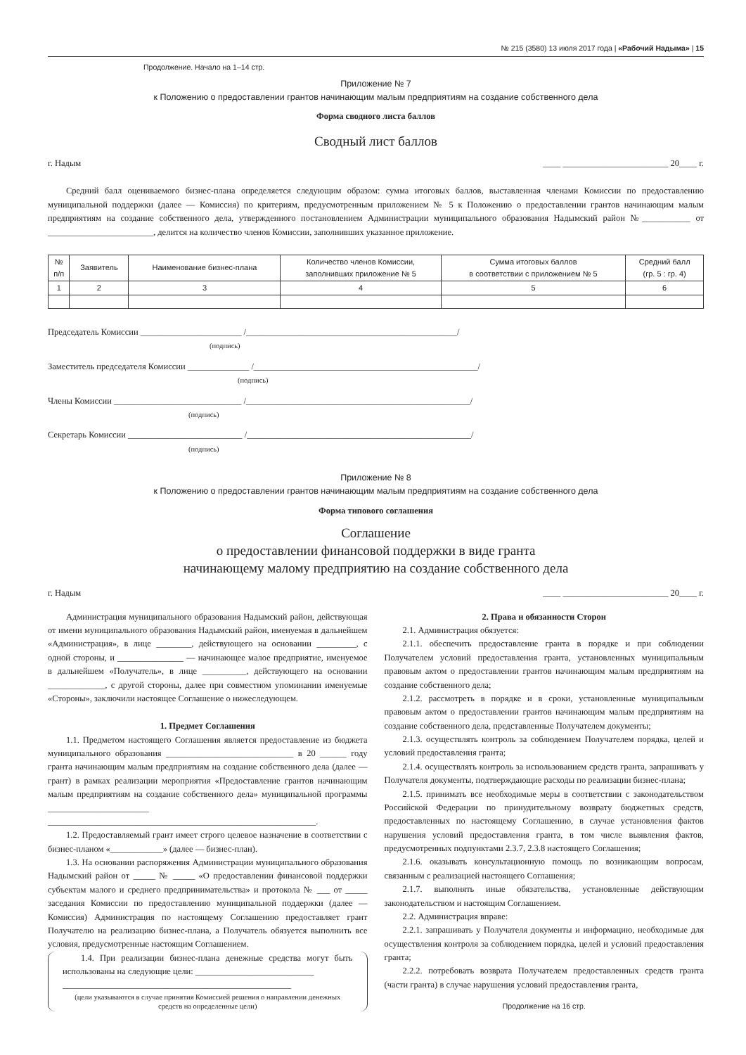№ 215 (3580) 13 июля 2017 года | «Рабочий Надыма» | 15
Продолжение. Начало на 1–14 стр.
Приложение № 7
к Положению о предоставлении грантов начинающим малым предприятиям на создание собственного дела
Форма сводного листа баллов
Сводный лист баллов
г. Надым ____ ________________________ 20____ г.
Средний балл оцениваемого бизнес-плана определяется следующим образом: сумма итоговых баллов, выставленная членами Комиссии по предоставлению муниципальной поддержки (далее — Комиссия) по критериям, предусмотренным приложением № 5 к Положению о предоставлении грантов начинающим малым предприятиям на создание собственного дела, утвержденного постановлением Администрации муниципального образования Надымский район №___________ от ________________________, делится на количество членов Комиссии, заполнивших указанное приложение.
| № п/п | Заявитель | Наименование бизнес-плана | Количество членов Комиссии, заполнивших приложение № 5 | Сумма итоговых баллов в соответствии с приложением № 5 | Средний балл (гр. 5 : гр. 4) |
| --- | --- | --- | --- | --- | --- |
| 1 | 2 | 3 | 4 | 5 | 6 |
Председатель Комиссии _______________________ /________________________________________________/
(подпись)
Заместитель председателя Комиссии ______________ /___________________________________________________/
(подпись)
Члены Комиссии _____________________________ /___________________________________________________/
(подпись)
Секретарь Комиссии __________________________ /___________________________________________________/
(подпись)
Приложение № 8
к Положению о предоставлении грантов начинающим малым предприятиям на создание собственного дела
Форма типового соглашения
Соглашение
о предоставлении финансовой поддержки в виде гранта
начинающему малому предприятию на создание собственного дела
г. Надым ____ ________________________ 20____ г.
Администрация муниципального образования Надымский район, действующая от имени муниципального образования Надымский район, именуемая в дальнейшем «Администрация», в лице ________, действующего на основании _________, с одной стороны, и _______________ — начинающее малое предприятие, именуемое в дальнейшем «Получатель», в лице __________, действующего на основании _____________, с другой стороны, далее при совместном упоминании именуемые «Стороны», заключили настоящее Соглашение о нижеследующем.
1. Предмет Соглашения
1.1. Предметом настоящего Соглашения является предоставление из бюджета муниципального образования _____________________________ в 20 ______ году гранта начинающим малым предприятиям на создание собственного дела (далее — грант) в рамках реализации мероприятия «Предоставление грантов начинающим малым предприятиям на создание собственного дела» муниципальной программы _______________________ _____________________________________________________________.
1.2. Предоставляемый грант имеет строго целевое назначение в соответствии с бизнес-планом «____________» (далее — бизнес-план).
1.3. На основании распоряжения Администрации муниципального образования Надымский район от _____ № _____ «О предоставлении финансовой поддержки субъектам малого и среднего предпринимательства» и протокола № ___ от _____ заседания Комиссии по предоставлению муниципальной поддержки (далее — Комиссия) Администрация по настоящему Соглашению предоставляет грант Получателю на реализацию бизнес-плана, а Получатель обязуется выполнить все условия, предусмотренные настоящим Соглашением.
1.4. При реализации бизнес-плана денежные средства могут быть использованы на следующие цели: ___________________________
____________________________________________________
(цели указываются в случае принятия Комиссией решения о направлении денежных средств на определенные цели)
2. Права и обязанности Сторон
2.1. Администрация обязуется:
2.1.1. обеспечить предоставление гранта в порядке и при соблюдении Получателем условий предоставления гранта, установленных муниципальным правовым актом о предоставлении грантов начинающим малым предприятиям на создание собственного дела;
2.1.2. рассмотреть в порядке и в сроки, установленные муниципальным правовым актом о предоставлении грантов начинающим малым предприятиям на создание собственного дела, представленные Получателем документы;
2.1.3. осуществлять контроль за соблюдением Получателем порядка, целей и условий предоставления гранта;
2.1.4. осуществлять контроль за использованием средств гранта, запрашивать у Получателя документы, подтверждающие расходы по реализации бизнес-плана;
2.1.5. принимать все необходимые меры в соответствии с законодательством Российской Федерации по принудительному возврату бюджетных средств, предоставленных по настоящему Соглашению, в случае установления фактов нарушения условий предоставления гранта, в том числе выявления фактов, предусмотренных подпунктами 2.3.7, 2.3.8 настоящего Соглашения;
2.1.6. оказывать консультационную помощь по возникающим вопросам, связанным с реализацией настоящего Соглашения;
2.1.7. выполнять иные обязательства, установленные действующим законодательством и настоящим Соглашением.
2.2. Администрация вправе:
2.2.1. запрашивать у Получателя документы и информацию, необходимые для осуществления контроля за соблюдением порядка, целей и условий предоставления гранта;
2.2.2. потребовать возврата Получателем предоставленных средств гранта (части гранта) в случае нарушения условий предоставления гранта,
Продолжение на 16 стр.